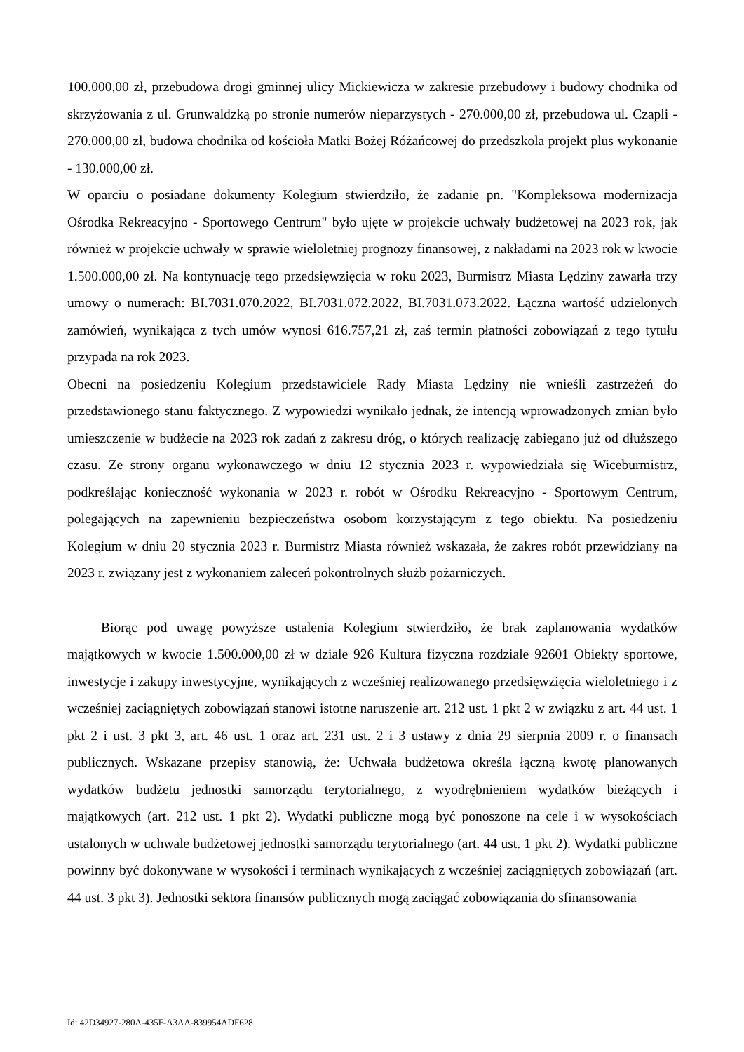100.000,00 zł, przebudowa drogi gminnej ulicy Mickiewicza w zakresie przebudowy i budowy chodnika od skrzyżowania z ul. Grunwaldzką po stronie numerów nieparzystych - 270.000,00 zł, przebudowa ul. Czapli - 270.000,00 zł, budowa chodnika od kościoła Matki Bożej Różańcowej do przedszkola projekt plus wykonanie - 130.000,00 zł.
W oparciu o posiadane dokumenty Kolegium stwierdziło, że zadanie pn. "Kompleksowa modernizacja Ośrodka Rekreacyjno - Sportowego Centrum" było ujęte w projekcie uchwały budżetowej na 2023 rok, jak również w projekcie uchwały w sprawie wieloletniej prognozy finansowej, z nakładami na 2023 rok w kwocie 1.500.000,00 zł. Na kontynuację tego przedsięwzięcia w roku 2023, Burmistrz Miasta Lędziny zawarła trzy umowy o numerach: BI.7031.070.2022, BI.7031.072.2022, BI.7031.073.2022. Łączna wartość udzielonych zamówień, wynikająca z tych umów wynosi 616.757,21 zł, zaś termin płatności zobowiązań z tego tytułu przypada na rok 2023.
Obecni na posiedzeniu Kolegium przedstawiciele Rady Miasta Lędziny nie wnieśli zastrzeżeń do przedstawionego stanu faktycznego. Z wypowiedzi wynikało jednak, że intencją wprowadzonych zmian było umieszczenie w budżecie na 2023 rok zadań z zakresu dróg, o których realizację zabiegano już od dłuższego czasu. Ze strony organu wykonawczego w dniu 12 stycznia 2023 r. wypowiedziała się Wiceburmistrz, podkreślając konieczność wykonania w 2023 r. robót w Ośrodku Rekreacyjno - Sportowym Centrum, polegających na zapewnieniu bezpieczeństwa osobom korzystającym z tego obiektu. Na posiedzeniu Kolegium w dniu 20 stycznia 2023 r. Burmistrz Miasta również wskazała, że zakres robót przewidziany na 2023 r. związany jest z wykonaniem zaleceń pokontrolnych służb pożarniczych.
Biorąc pod uwagę powyższe ustalenia Kolegium stwierdziło, że brak zaplanowania wydatków majątkowych w kwocie 1.500.000,00 zł w dziale 926 Kultura fizyczna rozdziale 92601 Obiekty sportowe, inwestycje i zakupy inwestycyjne, wynikających z wcześniej realizowanego przedsięwzięcia wieloletniego i z wcześniej zaciągniętych zobowiązań stanowi istotne naruszenie art. 212 ust. 1 pkt 2 w związku z art. 44 ust. 1 pkt 2 i ust. 3 pkt 3, art. 46 ust. 1 oraz art. 231 ust. 2 i 3 ustawy z dnia 29 sierpnia 2009 r. o finansach publicznych. Wskazane przepisy stanowią, że: Uchwała budżetowa określa łączną kwotę planowanych wydatków budżetu jednostki samorządu terytorialnego, z wyodrębnieniem wydatków bieżących i majątkowych (art. 212 ust. 1 pkt 2). Wydatki publiczne mogą być ponoszone na cele i w wysokościach ustalonych w uchwale budżetowej jednostki samorządu terytorialnego (art. 44 ust. 1 pkt 2). Wydatki publiczne powinny być dokonywane w wysokości i terminach wynikających z wcześniej zaciągniętych zobowiązań (art. 44 ust. 3 pkt 3). Jednostki sektora finansów publicznych mogą zaciągać zobowiązania do sfinansowania
Id: 42D34927-280A-435F-A3AA-839954ADF628